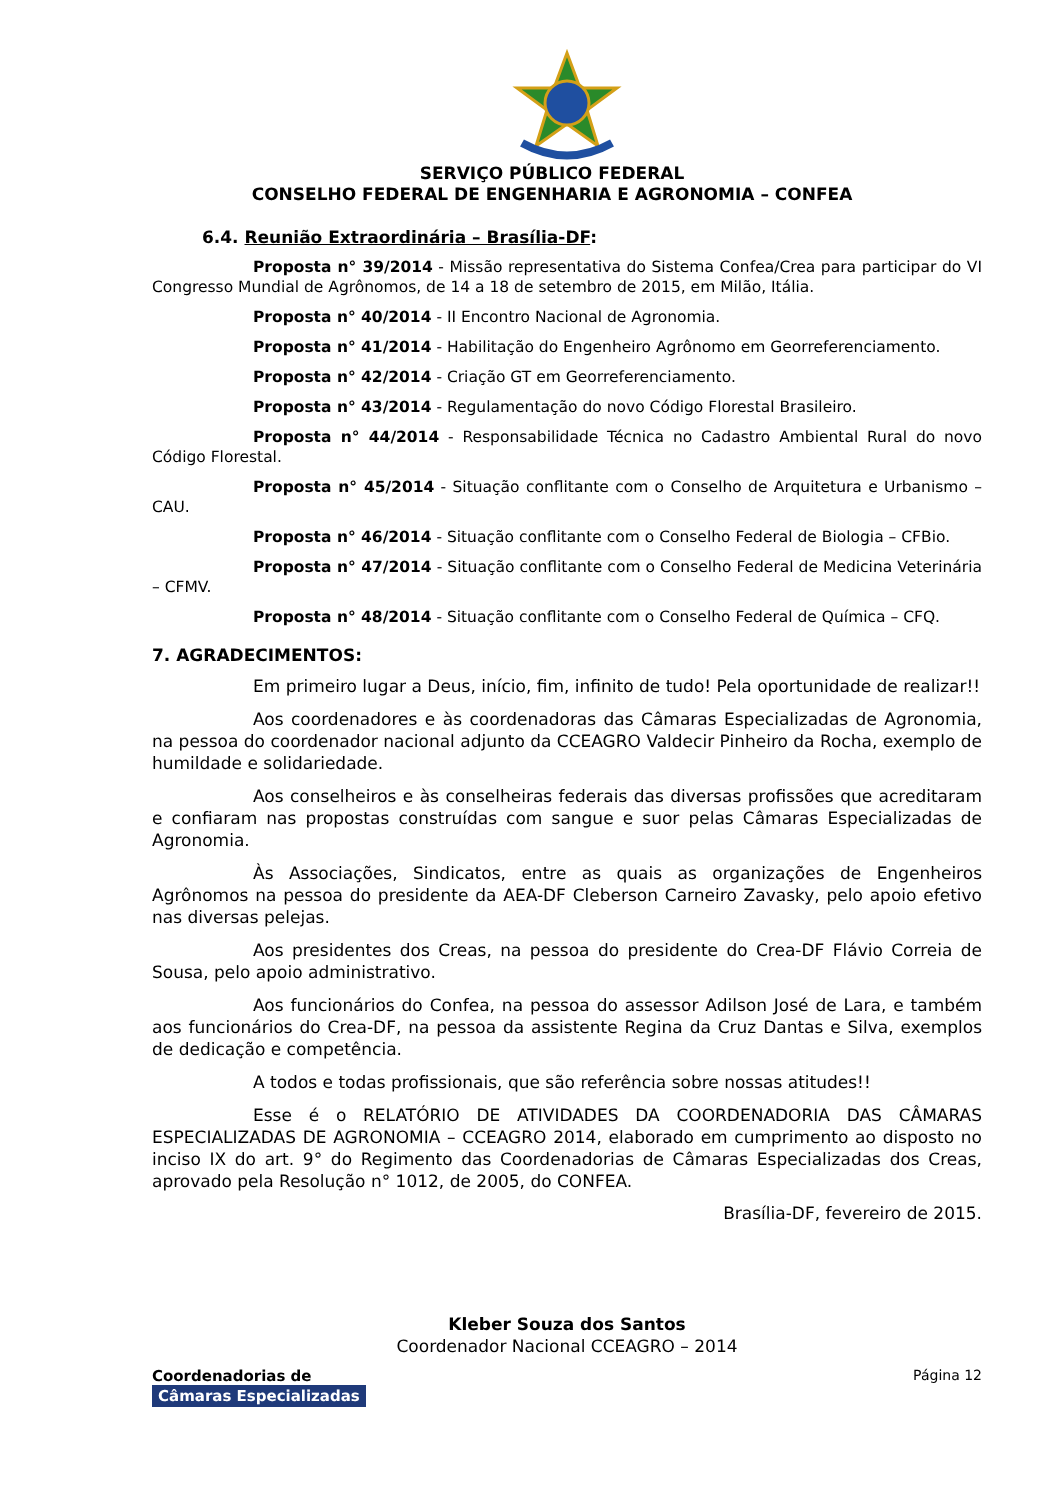SERVIÇO PÚBLICO FEDERAL
CONSELHO FEDERAL DE ENGENHARIA E AGRONOMIA – CONFEA
6.4. Reunião Extraordinária – Brasília-DF:
Proposta n° 39/2014 - Missão representativa do Sistema Confea/Crea para participar do VI Congresso Mundial de Agrônomos, de 14 a 18 de setembro de 2015, em Milão, Itália.
Proposta n° 40/2014 - II Encontro Nacional de Agronomia.
Proposta n° 41/2014 - Habilitação do Engenheiro Agrônomo em Georreferenciamento.
Proposta n° 42/2014 - Criação GT em Georreferenciamento.
Proposta n° 43/2014 - Regulamentação do novo Código Florestal Brasileiro.
Proposta n° 44/2014 - Responsabilidade Técnica no Cadastro Ambiental Rural do novo Código Florestal.
Proposta n° 45/2014 - Situação conflitante com o Conselho de Arquitetura e Urbanismo – CAU.
Proposta n° 46/2014 - Situação conflitante com o Conselho Federal de Biologia – CFBio.
Proposta n° 47/2014 - Situação conflitante com o Conselho Federal de Medicina Veterinária – CFMV.
Proposta n° 48/2014 - Situação conflitante com o Conselho Federal de Química – CFQ.
7. AGRADECIMENTOS:
Em primeiro lugar a Deus, início, fim, infinito de tudo! Pela oportunidade de realizar!!
Aos coordenadores e às coordenadoras das Câmaras Especializadas de Agronomia, na pessoa do coordenador nacional adjunto da CCEAGRO Valdecir Pinheiro da Rocha, exemplo de humildade e solidariedade.
Aos conselheiros e às conselheiras federais das diversas profissões que acreditaram e confiaram nas propostas construídas com sangue e suor pelas Câmaras Especializadas de Agronomia.
Às Associações, Sindicatos, entre as quais as organizações de Engenheiros Agrônomos na pessoa do presidente da AEA-DF Cleberson Carneiro Zavasky, pelo apoio efetivo nas diversas pelejas.
Aos presidentes dos Creas, na pessoa do presidente do Crea-DF Flávio Correia de Sousa, pelo apoio administrativo.
Aos funcionários do Confea, na pessoa do assessor Adilson José de Lara, e também aos funcionários do Crea-DF, na pessoa da assistente Regina da Cruz Dantas e Silva, exemplos de dedicação e competência.
A todos e todas profissionais, que são referência sobre nossas atitudes!!
Esse é o RELATÓRIO DE ATIVIDADES DA COORDENADORIA DAS CÂMARAS ESPECIALIZADAS DE AGRONOMIA – CCEAGRO 2014, elaborado em cumprimento ao disposto no inciso IX do art. 9° do Regimento das Coordenadorias de Câmaras Especializadas dos Creas, aprovado pela Resolução n° 1012, de 2005, do CONFEA.
Brasília-DF, fevereiro de 2015.
Kleber Souza dos Santos
Coordenador Nacional CCEAGRO – 2014
Coordenadorias de
Câmaras Especializadas
Página 12